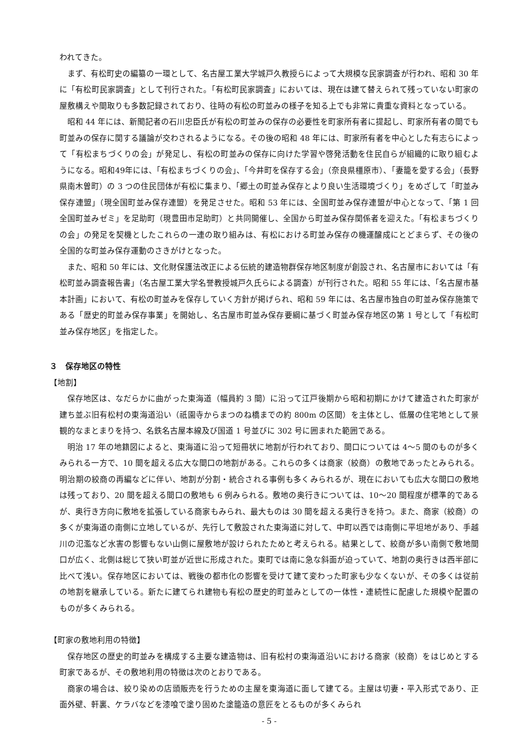われてきた。
まず、有松町史の編纂の一環として、名古屋工業大学城戸久教授らによって大規模な民家調査が行われ、昭和 30 年に「有松町民家調査」として刊行された。「有松町民家調査」においては、現在は建て替えられて残っていない町家の屋敷構えや間取りも多数記録されており、往時の有松の町並みの様子を知る上でも非常に貴重な資料となっている。
昭和 44 年には、新聞記者の石川忠臣氏が有松の町並みの保存の必要性を町家所有者に提起し、町家所有者の間でも町並みの保存に関する議論が交わされるようになる。その後の昭和 48 年には、町家所有者を中心とした有志らによって「有松まちづくりの会」が発足し、有松の町並みの保存に向けた学習や啓発活動を住民自らが組織的に取り組むようになる。昭和49年には、「有松まちづくりの会」、「今井町を保存する会」（奈良県橿原市）、「妻籠を愛する会」（長野県南木曽町）の 3 つの住民団体が有松に集まり、「郷土の町並み保存とより良い生活環境づくり」をめざして「町並み保存連盟」（現全国町並み保存連盟）を発足させた。昭和 53 年には、全国町並み保存連盟が中心となって、「第 1 回全国町並みゼミ」を足助町（現豊田市足助町）と共同開催し、全国から町並み保存関係者を迎えた。「有松まちづくりの会」の発足を契機としたこれらの一連の取り組みは、有松における町並み保存の機運醸成にとどまらず、その後の全国的な町並み保存運動のさきがけとなった。
また、昭和 50 年には、文化財保護法改正による伝統的建造物群保存地区制度が創設され、名古屋市においては「有松町並み調査報告書」（名古屋工業大学名誉教授城戸久氏らによる調査）が刊行された。昭和 55 年には、「名古屋市基本計画」において、有松の町並みを保存していく方針が掲げられ、昭和 59 年には、名古屋市独自の町並み保存施策である「歴史的町並み保存事業」を開始し、名古屋市町並み保存要綱に基づく町並み保存地区の第 1 号として「有松町並み保存地区」を指定した。
３　保存地区の特性
【地割】
保存地区は、なだらかに曲がった東海道（幅員約 3 間）に沿って江戸後期から昭和初期にかけて建造された町家が建ち並ぶ旧有松村の東海道沿い（祇園寺からまつのね橋までの約 800m の区間）を主体とし、低層の住宅地として景観的なまとまりを持つ、名鉄名古屋本線及び国道 1 号並びに 302 号に囲まれた範囲である。
明治 17 年の地籍図によると、東海道に沿って短冊状に地割が行われており、間口については 4～5 間のものが多くみられる一方で、10 間を超える広大な間口の地割がある。これらの多くは商家（絞商）の敷地であったとみられる。明治期の絞商の再編などに伴い、地割が分割・統合される事例も多くみられるが、現在においても広大な間口の敷地は残っており、20 間を超える間口の敷地も 6 例みられる。敷地の奥行きについては、10～20 間程度が標準的であるが、奥行き方向に敷地を拡張している商家もみられ、最大ものは 30 間を超える奥行きを持つ。また、商家（絞商）の多くが東海道の南側に立地しているが、先行して敷設された東海道に対して、中町以西では南側に平坦地があり、手越川の氾濫など水害の影響もない山側に屋敷地が設けられたためと考えられる。結果として、絞商が多い南側で敷地間口が広く、北側は総じて狭い町並が近世に形成された。東町では南に急な斜面が迫っていて、地割の奥行きは西半部に比べて浅い。保存地区においては、戦後の都市化の影響を受けて建て変わった町家も少なくないが、その多くは従前の地割を継承している。新たに建てられ建物も有松の歴史的町並みとしての一体性・連続性に配慮した規模や配置のものが多くみられる。
【町家の敷地利用の特徴】
保存地区の歴史的町並みを構成する主要な建造物は、旧有松村の東海道沿いにおける商家（絞商）をはじめとする町家であるが、その敷地利用の特徴は次のとおりである。
商家の場合は、絞り染めの店頭販売を行うための主屋を東海道に面して建てる。主屋は切妻・平入形式であり、正面外壁、軒裏、ケラバなどを漆喰で塗り固めた塗籠造の意匠をとるものが多くみられ
- 5 -